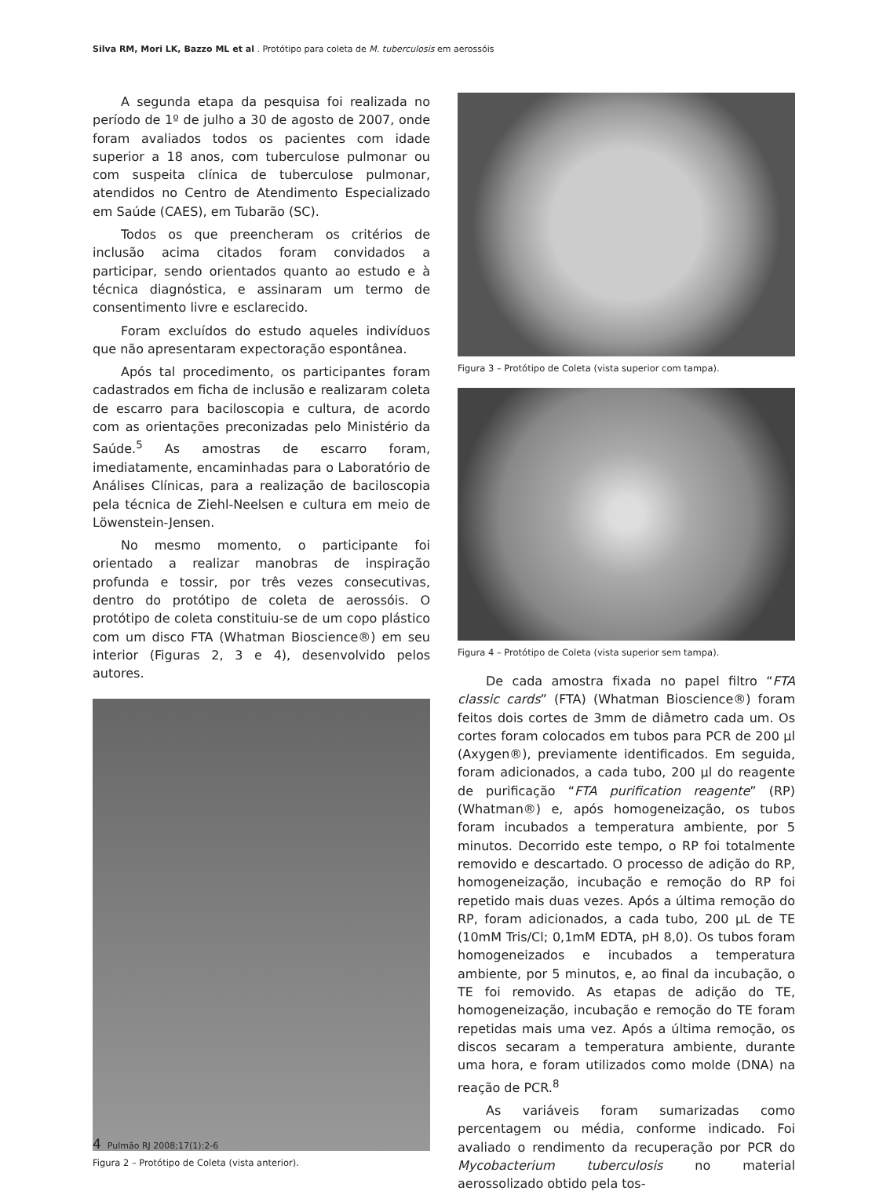Silva RM, Mori LK, Bazzo ML et al . Protótipo para coleta de M. tuberculosis em aerossóis
A segunda etapa da pesquisa foi realizada no período de 1º de julho a 30 de agosto de 2007, onde foram avaliados todos os pacientes com idade superior a 18 anos, com tuberculose pulmonar ou com suspeita clínica de tuberculose pulmonar, atendidos no Centro de Atendimento Especializado em Saúde (CAES), em Tubarão (SC).
Todos os que preencheram os critérios de inclusão acima citados foram convidados a participar, sendo orientados quanto ao estudo e à técnica diagnóstica, e assinaram um termo de consentimento livre e esclarecido.
Foram excluídos do estudo aqueles indivíduos que não apresentaram expectoração espontânea.
Após tal procedimento, os participantes foram cadastrados em ficha de inclusão e realizaram coleta de escarro para baciloscopia e cultura, de acordo com as orientações preconizadas pelo Ministério da Saúde.<sup>5</sup> As amostras de escarro foram, imediatamente, encaminhadas para o Laboratório de Análises Clínicas, para a realização de baciloscopia pela técnica de Ziehl-Neelsen e cultura em meio de Löwenstein-Jensen.
No mesmo momento, o participante foi orientado a realizar manobras de inspiração profunda e tossir, por três vezes consecutivas, dentro do protótipo de coleta de aerossóis. O protótipo de coleta constituiu-se de um copo plástico com um disco FTA (Whatman Bioscience®) em seu interior (Figuras 2, 3 e 4), desenvolvido pelos autores.
Figura 2 – Protótipo de Coleta (vista anterior).
Figura 3 – Protótipo de Coleta (vista superior com tampa).
Figura 4 – Protótipo de Coleta (vista superior sem tampa).
De cada amostra fixada no papel filtro “FTA classic cards” (FTA) (Whatman Bioscience®) foram feitos dois cortes de 3mm de diâmetro cada um. Os cortes foram colocados em tubos para PCR de 200 µl (Axygen®), previamente identificados. Em seguida, foram adicionados, a cada tubo, 200 µl do reagente de purificação “FTA purification reagente” (RP) (Whatman®) e, após homogeneização, os tubos foram incubados a temperatura ambiente, por 5 minutos. Decorrido este tempo, o RP foi totalmente removido e descartado. O processo de adição do RP, homogeneização, incubação e remoção do RP foi repetido mais duas vezes. Após a última remoção do RP, foram adicionados, a cada tubo, 200 µL de TE (10mM Tris/Cl; 0,1mM EDTA, pH 8,0). Os tubos foram homogeneizados e incubados a temperatura ambiente, por 5 minutos, e, ao final da incubação, o TE foi removido. As etapas de adição do TE, homogeneização, incubação e remoção do TE foram repetidas mais uma vez. Após a última remoção, os discos secaram a temperatura ambiente, durante uma hora, e foram utilizados como molde (DNA) na reação de PCR.<sup>8</sup>
As variáveis foram sumarizadas como percentagem ou média, conforme indicado. Foi avaliado o rendimento da recuperação por PCR do Mycobacterium tuberculosis no material aerossolizado obtido pela tos-
4 Pulmão RJ 2008;17(1):2-6